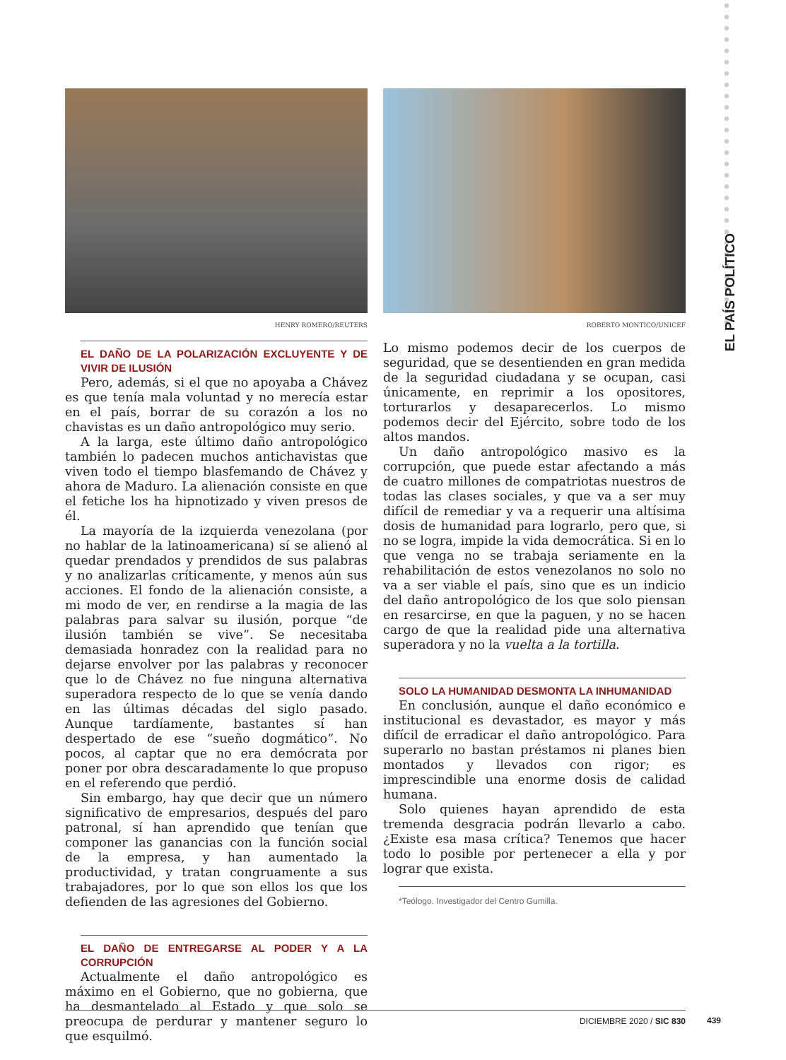EL PAÍS POLÍTICO
HENRY ROMERO/REUTERS ROBERTO MONTICO/UNICEF
EL DAÑO DE LA POLARIZACIÓN EXCLUYENTE Y DE VIVIR DE ILUSIÓN
Pero, además, si el que no apoyaba a Chávez es que tenía mala voluntad y no merecía estar en el país, borrar de su corazón a los no chavistas es un daño antropológico muy serio.
A la larga, este último daño antropológico también lo padecen muchos antichavistas que viven todo el tiempo blasfemando de Chávez y ahora de Maduro. La alienación consiste en que el fetiche los ha hipnotizado y viven presos de él.
La mayoría de la izquierda venezolana (por no hablar de la latinoamericana) sí se alienó al quedar prendados y prendidos de sus palabras y no analizarlas críticamente, y menos aún sus acciones. El fondo de la alienación consiste, a mi modo de ver, en rendirse a la magia de las palabras para salvar su ilusión, porque “de ilusión también se vive”. Se necesitaba demasiada honradez con la realidad para no dejarse envolver por las palabras y reconocer que lo de Chávez no fue ninguna alternativa superadora respecto de lo que se venía dando en las últimas décadas del siglo pasado. Aunque tardíamente, bastantes sí han despertado de ese “sueño dogmático”. No pocos, al captar que no era demócrata por poner por obra descaradamente lo que propuso en el referendo que perdió.
Sin embargo, hay que decir que un número significativo de empresarios, después del paro patronal, sí han aprendido que tenían que componer las ganancias con la función social de la empresa, y han aumentado la productividad, y tratan congruamente a sus trabajadores, por lo que son ellos los que los defienden de las agresiones del Gobierno.
EL DAÑO DE ENTREGARSE AL PODER Y A LA CORRUPCIÓN
Actualmente el daño antropológico es máximo en el Gobierno, que no gobierna, que ha desmantelado al Estado y que solo se preocupa de perdurar y mantener seguro lo que esquilmó.
Lo mismo podemos decir de los cuerpos de seguridad, que se desentienden en gran medida de la seguridad ciudadana y se ocupan, casi únicamente, en reprimir a los opositores, torturarlos y desaparecerlos. Lo mismo podemos decir del Ejército, sobre todo de los altos mandos.
Un daño antropológico masivo es la corrupción, que puede estar afectando a más de cuatro millones de compatriotas nuestros de todas las clases sociales, y que va a ser muy difícil de remediar y va a requerir una altísima dosis de humanidad para lograrlo, pero que, si no se logra, impide la vida democrática. Si en lo que venga no se trabaja seriamente en la rehabilitación de estos venezolanos no solo no va a ser viable el país, sino que es un indicio del daño antropológico de los que solo piensan en resarcirse, en que la paguen, y no se hacen cargo de que la realidad pide una alternativa superadora y no la vuelta a la tortilla.
SOLO LA HUMANIDAD DESMONTA LA INHUMANIDAD
En conclusión, aunque el daño económico e institucional es devastador, es mayor y más difícil de erradicar el daño antropológico. Para superarlo no bastan préstamos ni planes bien montados y llevados con rigor; es imprescindible una enorme dosis de calidad humana.
Solo quienes hayan aprendido de esta tremenda desgracia podrán llevarlo a cabo. ¿Existe esa masa crítica? Tenemos que hacer todo lo posible por pertenecer a ella y por lograr que exista.
*Teólogo. Investigador del Centro Gumilla.
DICIEMBRE 2020 / SIC 830
439